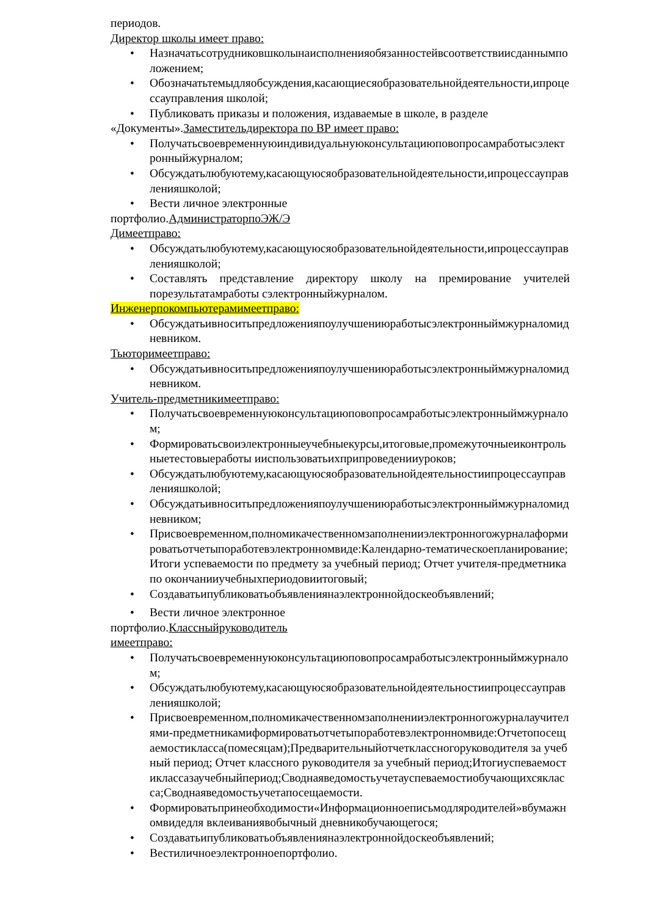периодов.
Директор школы имеет право:
• Назначатьсотрудниковшколынаисполненияобязанностейвсоответствиисданнымположением;
• Обозначатьтемыдляобсуждения,касающиесяобразовательнойдеятельности,ипроцессауправления школой;
• Публиковать приказы и положения, издаваемые в школе, в разделе
«Документы».Заместительдиректора по ВР имеет право:
• Получатьсвоевременнуюиндивидуальнуюконсультациюповопросамработысэлектронныйжурналом;
• Обсуждатьлюбуютему,касающуюсяобразовательнойдеятельности,ипроцессауправленияшколой;
• Вести личное электронные
портфолио.АдминистраторпоЭЖ/Э
Димеетправо:
• Обсуждатьлюбуютему,касающуюсяобразовательнойдеятельности,ипроцессауправленияшколой;
• Составлять представление директору школу на премирование учителей порезультатамработы сэлектронныйжурналом.
Инженерпокомпьютерамимеетправо:
• Обсуждатьивноситьпредложенияпоулучшениюработысэлектронныймжурналомидневником.
Тьюторимеетправо:
• Обсуждатьивноситьпредложенияпоулучшениюработысэлектронныймжурналомидневником.
Учитель-предметникимеетправо:
• Получатьсвоевременнуюконсультациюповопросамработысэлектронныймжурналом;
• Формироватьсвоиэлектронныеучебныекурсы,итоговые,промежуточныеиконтрольныетестовыеработы ииспользоватьихприпроведенииуроков;
• Обсуждатьлюбуютему,касающуюсяобразовательнойдеятельностиипроцессауправленияшколой;
• Обсуждатьивноситьпредложенияпоулучшениюработысэлектронныймжурналомидневником;
• Присвоевременном,полномикачественномзаполненииэлектронногожурналаформироватьотчетыпоработевэлектронномвиде:Календарно-тематическоепланирование; Итоги успеваемости по предмету за учебный период; Отчет учителя-предметникапо окончанииучебныхпериодовиитоговый;
• Создаватьипубликоватьобъявлениянаэлектроннойдоскеобъявлений;
• Вести личное электронное
портфолио.Классныйруководитель
имеетправо:
• Получатьсвоевременнуюконсультациюповопросамработысэлектронныймжурналом;
• Обсуждатьлюбуютему,касающуюсяобразовательнойдеятельностиипроцессауправленияшколой;
• Присвоевременном,полномикачественномзаполненииэлектронногожурналаучителями-предметникамиформироватьотчетыпоработевэлектронномвиде:Отчетопосещаемостикласса(помесяцам);Предварительныйотчетклассногоруководителя за учебный период; Отчет классного руководителя за учебный период;Итогиуспеваемостиклассазаучебныйпериод;Своднаяведомостьучетауспеваемостиобучающихсякласса;Своднаяведомостьучетапосещаемости.
• Формироватьпринеобходимости«Информационноеписьмодляродителей»вбумажномвидедля вклеиваниявобычный дневникобучающегося;
• Создаватьипубликоватьобъявлениянаэлектроннойдоскеобъявлений;
• Вестиличноеэлектронноепортфолио.